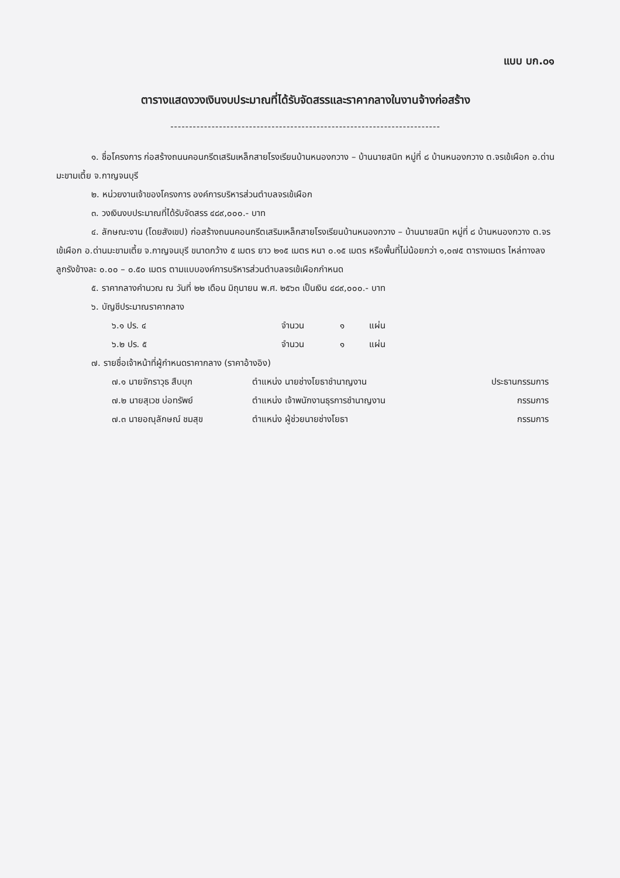แบบ บก.๐๑
ตารางแสดงวงเงินงบประมาณที่ได้รับจัดสรรและราคากลางในงานจ้างก่อสร้าง
------------------------------------------------------------------------
๑. ชื่อโครงการ ก่อสร้างถนนคอนกรีตเสริมเหล็กสายโรงเรียนบ้านหนองกวาง – บ้านนายสนิท หมู่ที่ ๘ บ้านหนองกวาง ต.จรเข้เผือก อ.ด่านมะขามเตี้ย จ.กาญจนบุรี
๒. หน่วยงานเจ้าของโครงการ องค์การบริหารส่วนตำบลจรเข้เผือก
๓. วงเงินงบประมาณที่ได้รับจัดสรร ๔๘๙,๐๐๐.- บาท
๔. ลักษณะงาน (โดยสังเขป) ก่อสร้างถนนคอนกรีตเสริมเหล็กสายโรงเรียนบ้านหนองกวาง – บ้านนายสนิท หมู่ที่ ๘ บ้านหนองกวาง ต.จรเข้เผือก อ.ด่านมะขามเตี้ย จ.กาญจนบุรี ขนาดกว้าง ๕ เมตร ยาว ๒๑๕ เมตร หนา ๐.๑๕ เมตร หรือพื้นที่ไม่น้อยกว่า ๑,๐๗๕ ตารางเมตร ไหล่ทางลงลูกรังข้างละ ๐.๐๐ – ๐.๕๐ เมตร ตามแบบองค์การบริหารส่วนตำบลจรเข้เผือกกำหนด
๕. ราคากลางคำนวณ ณ วันที่ ๒๒ เดือน มิถุนายน พ.ศ. ๒๕๖๓ เป็นเงิน ๔๘๙,๐๐๐.- บาท
๖. บัญชีประมาณราคากลาง
| ๖.๑ ปร. ๔ | จำนวน | ๑ | แผ่น |
| ๖.๒ ปร. ๕ | จำนวน | ๑ | แผ่น |
๗. รายชื่อเจ้าหน้าที่ผู้กำหนดราคากลาง (ราคาอ้างอิง)
| ๗.๑ นายจักราวุธ สืบบุก | ตำแหน่ง นายช่างโยธาชำนาญงาน | ประธานกรรมการ |
| ๗.๒ นายสุเวช บ่อทรัพย์ | ตำแหน่ง เจ้าพนักงานธุรการชำนาญงาน | กรรมการ |
| ๗.๓ นายอณุลักษณ์ ชมสุข | ตำแหน่ง ผู้ช่วยนายช่างโยธา | กรรมการ |